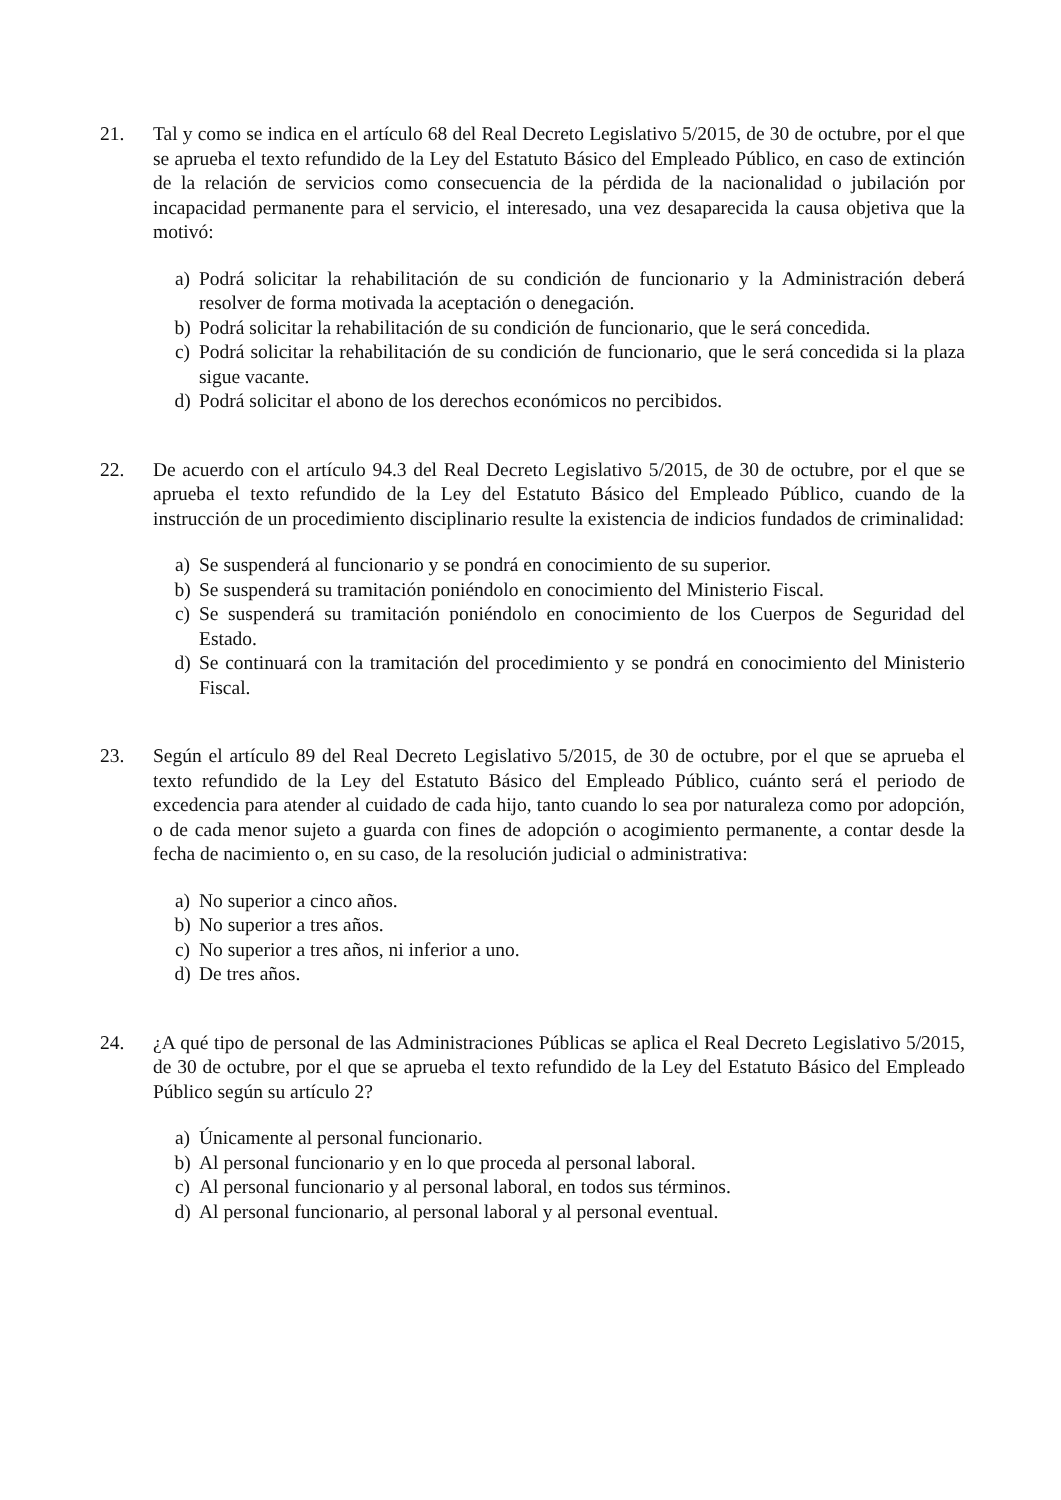21. Tal y como se indica en el artículo 68 del Real Decreto Legislativo 5/2015, de 30 de octubre, por el que se aprueba el texto refundido de la Ley del Estatuto Básico del Empleado Público, en caso de extinción de la relación de servicios como consecuencia de la pérdida de la nacionalidad o jubilación por incapacidad permanente para el servicio, el interesado, una vez desaparecida la causa objetiva que la motivó:
a) Podrá solicitar la rehabilitación de su condición de funcionario y la Administración deberá resolver de forma motivada la aceptación o denegación.
b) Podrá solicitar la rehabilitación de su condición de funcionario, que le será concedida.
c) Podrá solicitar la rehabilitación de su condición de funcionario, que le será concedida si la plaza sigue vacante.
d) Podrá solicitar el abono de los derechos económicos no percibidos.
22. De acuerdo con el artículo 94.3 del Real Decreto Legislativo 5/2015, de 30 de octubre, por el que se aprueba el texto refundido de la Ley del Estatuto Básico del Empleado Público, cuando de la instrucción de un procedimiento disciplinario resulte la existencia de indicios fundados de criminalidad:
a) Se suspenderá al funcionario y se pondrá en conocimiento de su superior.
b) Se suspenderá su tramitación poniéndolo en conocimiento del Ministerio Fiscal.
c) Se suspenderá su tramitación poniéndolo en conocimiento de los Cuerpos de Seguridad del Estado.
d) Se continuará con la tramitación del procedimiento y se pondrá en conocimiento del Ministerio Fiscal.
23. Según el artículo 89 del Real Decreto Legislativo 5/2015, de 30 de octubre, por el que se aprueba el texto refundido de la Ley del Estatuto Básico del Empleado Público, cuánto será el periodo de excedencia para atender al cuidado de cada hijo, tanto cuando lo sea por naturaleza como por adopción, o de cada menor sujeto a guarda con fines de adopción o acogimiento permanente, a contar desde la fecha de nacimiento o, en su caso, de la resolución judicial o administrativa:
a) No superior a cinco años.
b) No superior a tres años.
c) No superior a tres años, ni inferior a uno.
d) De tres años.
24. ¿A qué tipo de personal de las Administraciones Públicas se aplica el Real Decreto Legislativo 5/2015, de 30 de octubre, por el que se aprueba el texto refundido de la Ley del Estatuto Básico del Empleado Público según su artículo 2?
a) Únicamente al personal funcionario.
b) Al personal funcionario y en lo que proceda al personal laboral.
c) Al personal funcionario y al personal laboral, en todos sus términos.
d) Al personal funcionario, al personal laboral y al personal eventual.